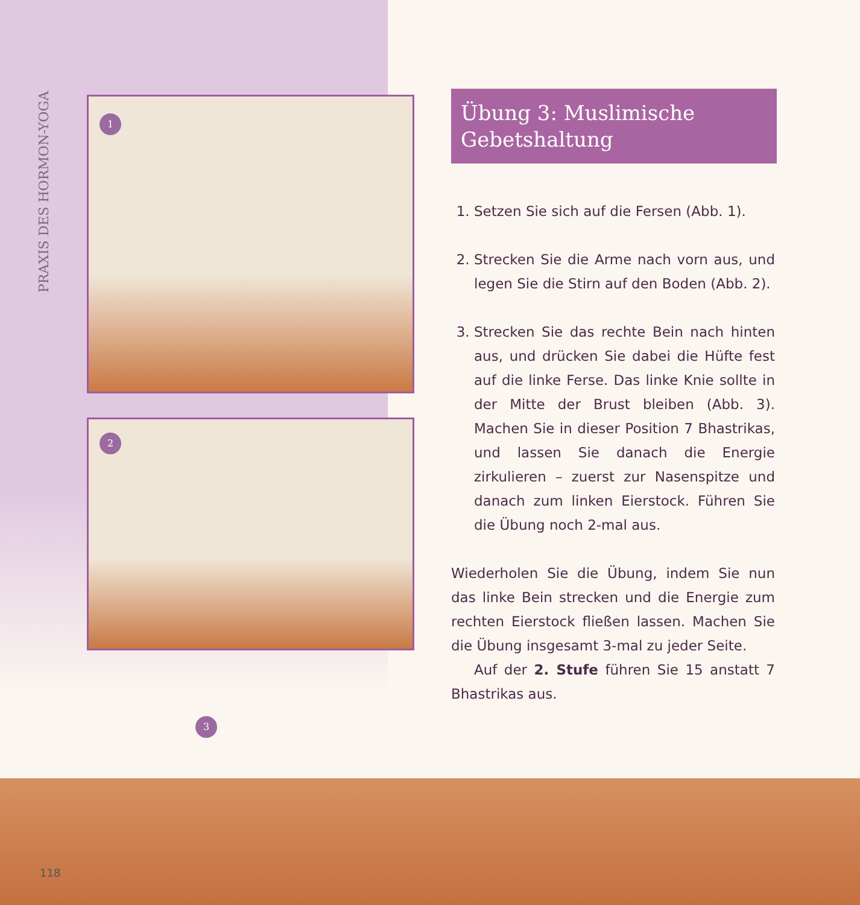PRAXIS DES HORMON-YOGA
1
2
Übung 3: Muslimische
Gebetshaltung
1. Setzen Sie sich auf die Fersen (Abb. 1).
2. Strecken Sie die Arme nach vorn aus, und legen Sie die Stirn auf den Boden (Abb. 2).
3. Strecken Sie das rechte Bein nach hinten aus, und drücken Sie dabei die Hüfte fest auf die linke Ferse. Das linke Knie sollte in der Mitte der Brust bleiben (Abb. 3). Machen Sie in dieser Position 7 Bhastrikas, und lassen Sie danach die Energie zirkulieren – zuerst zur Nasenspitze und danach zum linken Eierstock. Führen Sie die Übung noch 2-mal aus.
Wiederholen Sie die Übung, indem Sie nun das linke Bein strecken und die Energie zum rechten Eierstock fließen lassen. Machen Sie die Übung insgesamt 3-mal zu jeder Seite.
Auf der 2. Stufe führen Sie 15 anstatt 7 Bhastrikas aus.
3
118